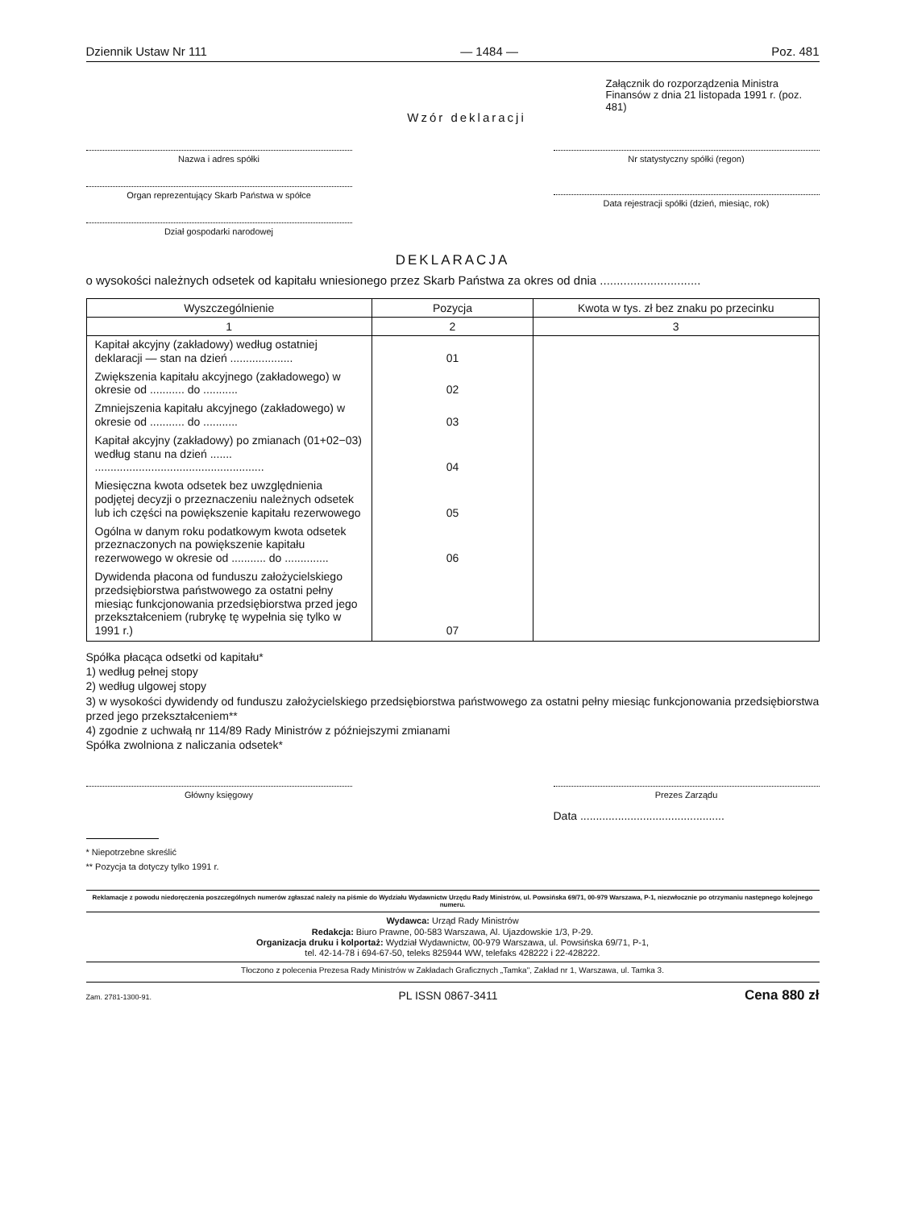Dziennik Ustaw Nr 111 — 1484 — Poz. 481
Wzór deklaracji
Załącznik do rozporządzenia Ministra Finansów z dnia 21 listopada 1991 r. (poz. 481)
Nazwa i adres spółki
Organ reprezentujący Skarb Państwa w spółce
Dział gospodarki narodowej
Nr statystyczny spółki (regon)
Data rejestracji spółki (dzień, miesiąc, rok)
DEKLARACJA
o wysokości należnych odsetek od kapitału wniesionego przez Skarb Państwa za okres od dnia ..............................
| Wyszczególnienie | Pozycja | Kwota w tys. zł bez znaku po przecinku |
| --- | --- | --- |
| 1 | 2 | 3 |
| Kapitał akcyjny (zakładowy) według ostatniej deklaracji — stan na dzień .................... | 01 | |
| Zwiększenia kapitału akcyjnego (zakładowego) w okresie od ........... do ........... | 02 | |
| Zmniejszenia kapitału akcyjnego (zakładowego) w okresie od ........... do ........... | 03 | |
| Kapitał akcyjny (zakładowy) po zmianach (01+02−03) według stanu na dzień ....... ...................................................... | 04 | |
| Miesięczna kwota odsetek bez uwzględnienia podjętej decyzji o przeznaczeniu należnych odsetek lub ich części na powiększenie kapitału rezerwowego | 05 | |
| Ogólna w danym roku podatkowym kwota odsetek przeznaczonych na powiększenie kapitału rezerwowego w okresie od ........... do .............. | 06 | |
| Dywidenda płacona od funduszu założycielskiego przedsiębiorstwa państwowego za ostatni pełny miesiąc funkcjonowania przedsiębiorstwa przed jego przekształceniem (rubrykę tę wypełnia się tylko w 1991 r.) | 07 | |
Spółka płacąca odsetki od kapitału*
1) według pełnej stopy
2) według ulgowej stopy
3) w wysokości dywidendy od funduszu założycielskiego przedsiębiorstwa państwowego za ostatni pełny miesiąc funkcjonowania przedsiębiorstwa przed jego przekształceniem**
4) zgodnie z uchwałą nr 114/89 Rady Ministrów z późniejszymi zmianami
Spółka zwolniona z naliczania odsetek*
Główny księgowy Prezes Zarządu
Data ..............................................
* Niepotrzebne skreślić
** Pozycja ta dotyczy tylko 1991 r.
Reklamacje z powodu niedoręczenia poszczególnych numerów zgłaszać należy na piśmie do Wydziału Wydawnictw Urzędu Rady Ministrów, ul. Powsińska 69/71, 00-979 Warszawa, P-1, niezwłocznie po otrzymaniu następnego kolejnego numeru.
Wydawca: Urząd Rady Ministrów
Redakcja: Biuro Prawne, 00-583 Warszawa, Al. Ujazdowskie 1/3, P-29.
Organizacja druku i kolportaż: Wydział Wydawnictw, 00-979 Warszawa, ul. Powsińska 69/71, P-1,
tel. 42-14-78 i 694-67-50, teleks 825944 WW, telefaks 428222 i 22-428222.
Tłoczono z polecenia Prezesa Rady Ministrów w Zakładach Graficznych „Tamka", Zakład nr 1, Warszawa, ul. Tamka 3.
Zam. 2781-1300-91. PL ISSN 0867-3411 Cena 880 zł